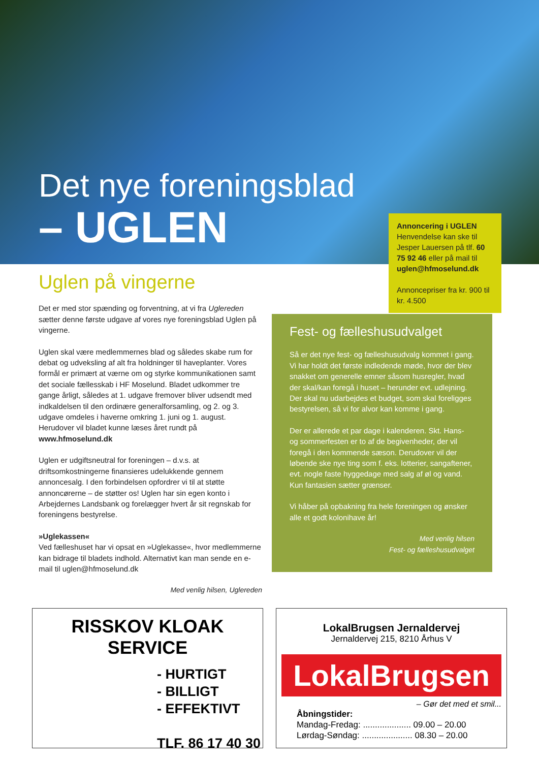Det nye foreningsblad
– UGLEN
Annoncering i UGLEN
Henvendelse kan ske til Jesper Lauersen på tlf. 60 75 92 46 eller på mail til uglen@hfmoselund.dk
Annoncepriser fra kr. 900 til kr. 4.500
Uglen på vingerne
Det er med stor spænding og forventning, at vi fra Uglereden sætter denne første udgave af vores nye foreningsblad Uglen på vingerne.
Uglen skal være medlemmernes blad og således skabe rum for debat og udveksling af alt fra holdninger til haveplanter. Vores formål er primært at værne om og styrke kommunikationen samt det sociale fællesskab i HF Moselund. Bladet udkommer tre gange årligt, således at 1. udgave fremover bliver udsendt med indkaldelsen til den ordinære generalforsamling, og 2. og 3. udgave omdeles i haverne omkring 1. juni og 1. august. Herudover vil bladet kunne læses året rundt på www.hfmoselund.dk
Uglen er udgiftsneutral for foreningen – d.v.s. at driftsomkostningerne finansieres udelukkende gennem annoncesalg. I den forbindelsen opfordrer vi til at støtte annoncørerne – de støtter os! Uglen har sin egen konto i Arbejdernes Landsbank og forelægger hvert år sit regnskab for foreningens bestyrelse.
»Uglekassen«
Ved fælleshuset har vi opsat en »Uglekasse«, hvor medlemmerne kan bidrage til bladets indhold. Alternativt kan man sende en e-mail til uglen@hfmoselund.dk
Med venlig hilsen, Uglereden
Fest- og fælleshusudvalget
Så er det nye fest- og fælleshusudvalg kommet i gang. Vi har holdt det første indledende møde, hvor der blev snakket om generelle emner såsom husregler, hvad der skal/kan foregå i huset – herunder evt. udlejning. Der skal nu udarbejdes et budget, som skal foreligges bestyrelsen, så vi for alvor kan komme i gang.
Der er allerede et par dage i kalenderen. Skt. Hans- og sommerfesten er to af de begivenheder, der vil foregå i den kommende sæson. Derudover vil der løbende ske nye ting som f. eks. lotterier, sangaftener, evt. nogle faste hyggedage med salg af øl og vand. Kun fantasien sætter grænser.
Vi håber på opbakning fra hele foreningen og ønsker alle et godt kolonihave år!
Med venlig hilsen
Fest- og fælleshusudvalget
RISSKOV KLOAK SERVICE
- HURTIGT
- BILLIGT
- EFFEKTIVT
TLF. 86 17 40 30
LokalBrugsen Jernaldervej
Jernaldervej 215, 8210 Århus V
LokalBrugsen
– Gør det med et smil...
Åbningstider:
Mandag-Fredag: .................... 09.00 – 20.00
Lørdag-Søndag: ..................... 08.30 – 20.00